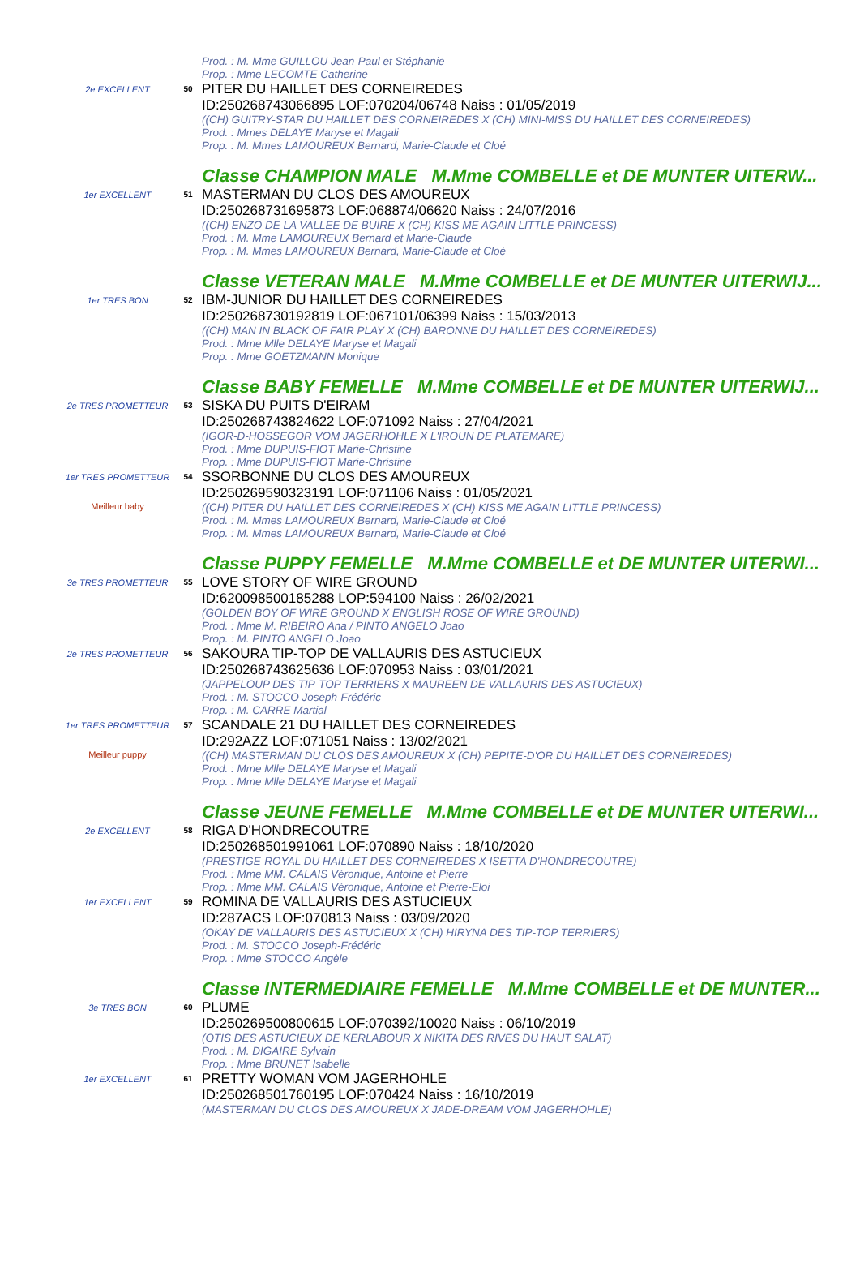| | | Prod. : M. Mme GUILLOU Jean-Paul et Stéphanie Prop. : Mme LECOMTE Catherine |
| 2e EXCELLENT | 50 | PITER DU HAILLET DES CORNEIREDES ID:250268743066895 LOF:070204/06748 Naiss : 01/05/2019 ((CH) GUITRY-STAR DU HAILLET DES CORNEIREDES X (CH) MINI-MISS DU HAILLET DES CORNEIREDES) Prod. : Mmes DELAYE Maryse et Magali Prop. : M. Mmes LAMOUREUX Bernard, Marie-Claude et Cloé |
| | | Classe CHAMPION MALE M.Mme COMBELLE et DE MUNTER UITERW... |
| 1er EXCELLENT | 51 | MASTERMAN DU CLOS DES AMOUREUX ID:250268731695873 LOF:068874/06620 Naiss : 24/07/2016 ((CH) ENZO DE LA VALLEE DE BUIRE X (CH) KISS ME AGAIN LITTLE PRINCESS) Prod. : M. Mme LAMOUREUX Bernard et Marie-Claude Prop. : M. Mmes LAMOUREUX Bernard, Marie-Claude et Cloé |
| | | Classe VETERAN MALE M.Mme COMBELLE et DE MUNTER UITERWIJ... |
| 1er TRES BON | 52 | IBM-JUNIOR DU HAILLET DES CORNEIREDES ID:250268730192819 LOF:067101/06399 Naiss : 15/03/2013 ((CH) MAN IN BLACK OF FAIR PLAY X (CH) BARONNE DU HAILLET DES CORNEIREDES) Prod. : Mme Mlle DELAYE Maryse et Magali Prop. : Mme GOETZMANN Monique |
| | | Classe BABY FEMELLE M.Mme COMBELLE et DE MUNTER UITERWIJ... |
| 2e TRES PROMETTEUR | 53 | SISKA DU PUITS D'EIRAM ID:250268743824622 LOF:071092 Naiss : 27/04/2021 (IGOR-D-HOSSEGOR VOM JAGERHOHLE X L'IROUN DE PLATEMARE) Prod. : Mme DUPUIS-FIOT Marie-Christine Prop. : Mme DUPUIS-FIOT Marie-Christine |
| 1er TRES PROMETTEUR Meilleur baby | 54 | SSORBONNE DU CLOS DES AMOUREUX ID:250269590323191 LOF:071106 Naiss : 01/05/2021 ((CH) PITER DU HAILLET DES CORNEIREDES X (CH) KISS ME AGAIN LITTLE PRINCESS) Prod. : M. Mmes LAMOUREUX Bernard, Marie-Claude et Cloé Prop. : M. Mmes LAMOUREUX Bernard, Marie-Claude et Cloé |
| | | Classe PUPPY FEMELLE M.Mme COMBELLE et DE MUNTER UITERWI... |
| 3e TRES PROMETTEUR | 55 | LOVE STORY OF WIRE GROUND ID:620098500185288 LOP:594100 Naiss : 26/02/2021 (GOLDEN BOY OF WIRE GROUND X ENGLISH ROSE OF WIRE GROUND) Prod. : Mme M. RIBEIRO Ana / PINTO ANGELO Joao Prop. : M. PINTO ANGELO Joao |
| 2e TRES PROMETTEUR | 56 | SAKOURA TIP-TOP DE VALLAURIS DES ASTUCIEUX ID:250268743625636 LOF:070953 Naiss : 03/01/2021 (JAPPELOUP DES TIP-TOP TERRIERS X MAUREEN DE VALLAURIS DES ASTUCIEUX) Prod. : M. STOCCO Joseph-Frédéric Prop. : M. CARRE Martial |
| 1er TRES PROMETTEUR Meilleur puppy | 57 | SCANDALE 21 DU HAILLET DES CORNEIREDES ID:292AZZ LOF:071051 Naiss : 13/02/2021 ((CH) MASTERMAN DU CLOS DES AMOUREUX X (CH) PEPITE-D'OR DU HAILLET DES CORNEIREDES) Prod. : Mme Mlle DELAYE Maryse et Magali Prop. : Mme Mlle DELAYE Maryse et Magali |
| | | Classe JEUNE FEMELLE M.Mme COMBELLE et DE MUNTER UITERWI... |
| 2e EXCELLENT | 58 | RIGA D'HONDRECOUTRE ID:250268501991061 LOF:070890 Naiss : 18/10/2020 (PRESTIGE-ROYAL DU HAILLET DES CORNEIREDES X ISETTA D'HONDRECOUTRE) Prod. : Mme MM. CALAIS Véronique, Antoine et Pierre Prop. : Mme MM. CALAIS Véronique, Antoine et Pierre-Eloi |
| 1er EXCELLENT | 59 | ROMINA DE VALLAURIS DES ASTUCIEUX ID:287ACS LOF:070813 Naiss : 03/09/2020 (OKAY DE VALLAURIS DES ASTUCIEUX X (CH) HIRYNA DES TIP-TOP TERRIERS) Prod. : M. STOCCO Joseph-Frédéric Prop. : Mme STOCCO Angèle |
| | | Classe INTERMEDIAIRE FEMELLE M.Mme COMBELLE et DE MUNTER... |
| 3e TRES BON | 60 | PLUME ID:250269500800615 LOF:070392/10020 Naiss : 06/10/2019 (OTIS DES ASTUCIEUX DE KERLABOUR X NIKITA DES RIVES DU HAUT SALAT) Prod. : M. DIGAIRE Sylvain Prop. : Mme BRUNET Isabelle |
| 1er EXCELLENT | 61 | PRETTY WOMAN VOM JAGERHOHLE ID:250268501760195 LOF:070424 Naiss : 16/10/2019 (MASTERMAN DU CLOS DES AMOUREUX X JADE-DREAM VOM JAGERHOHLE) |